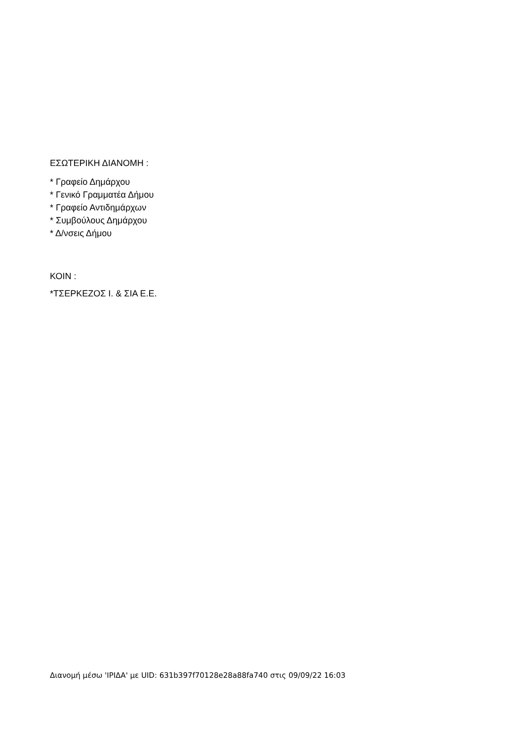ΕΣΩΤΕΡΙΚΗ ΔΙΑΝΟΜΗ :
* Γραφείο Δημάρχου
* Γενικό Γραμματέα Δήμου
* Γραφείο Αντιδημάρχων
* Συμβούλους Δημάρχου
* Δ/νσεις Δήμου
ΚΟΙΝ :
*ΤΣΕΡΚΕΖΟΣ Ι. & ΣΙΑ Ε.Ε.
Διανομή μέσω 'ΙΡΙΔΑ' με UID: 631b397f70128e28a88fa740 στις 09/09/22 16:03